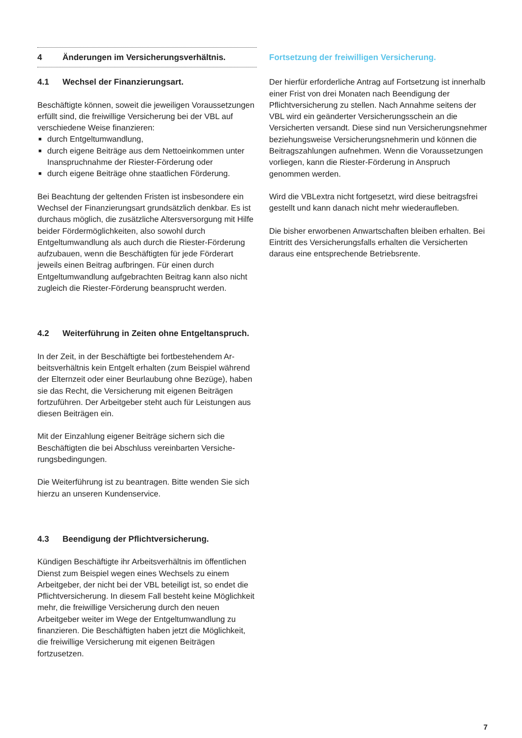4 Änderungen im Versicherungsverhältnis.
4.1 Wechsel der Finanzierungsart.
Beschäftigte können, soweit die jeweiligen Voraus­setzungen erfüllt sind, die freiwillige Versicherung bei der VBL auf verschiedene Weise finanzieren:
■ durch Entgeltumwandlung,
■ durch eigene Beiträge aus dem Nettoeinkommen unter Inanspruchnahme der Riester-Förderung oder
■ durch eigene Beiträge ohne staatlichen Förderung.
Bei Beachtung der geltenden Fristen ist insbesondere ein Wechsel der Finanzierungsart grundsätzlich denkbar. Es ist durchaus möglich, die zusätzliche Altersversor­gung mit Hilfe beider Fördermöglichkeiten, also sowohl durch Entgeltumwandlung als auch durch die Riester-Förderung aufzubauen, wenn die Beschäftigten für jede Förderart jeweils einen Beitrag aufbringen. Für einen durch Entgeltumwandlung aufgebrachten Beitrag kann also nicht zugleich die Riester-Förderung beansprucht werden.
4.2 Weiterführung in Zeiten ohne Entgelt­anspruch.
In der Zeit, in der Beschäftigte bei fortbestehendem Ar­beitsverhältnis kein Entgelt erhalten (zum Beispiel während der Elternzeit oder einer Beurlaubung ohne Bezüge), haben sie das Recht, die Versicherung mit eigenen Bei­trägen fortzuführen. Der Arbeitgeber steht auch für Leis­tungen aus diesen Beiträgen ein.
Mit der Einzahlung eigener Beiträge sichern sich die Beschäftigten die bei Abschluss vereinbarten Versiche­rungsbedingungen.
Die Weiterführung ist zu beantragen. Bitte wenden Sie sich hierzu an unseren Kundenservice.
4.3 Beendigung der Pflichtversicherung.
Kündigen Beschäftigte ihr Arbeitsverhältnis im öffent­lichen Dienst zum Beispiel wegen eines Wechsels zu einem Arbeitgeber, der nicht bei der VBL beteiligt ist, so endet die Pflichtversicherung. In diesem Fall be­steht keine Möglichkeit mehr, die freiwillige Versicherung durch den neuen Arbeitgeber weiter im Wege der Ent­geltumwandlung zu finanzieren. Die Beschäftigten haben jetzt die Möglichkeit, die freiwillige Versicherung mit eige­nen Beiträgen fortzusetzen.
Fortsetzung der freiwilligen Versicherung.
Der hierfür erforderliche Antrag auf Fortsetzung ist inner­halb einer Frist von drei Monaten nach Beendigung der Pflichtversicherung zu stellen. Nach Annahme seitens der VBL wird ein geänderter Versicherungsschein an die Versicherten versandt. Diese sind nun Versicherungs­nehmer beziehungsweise Versicherungsnehmerin und können die Beitragszahlungen aufnehmen. Wenn die Voraussetzungen vorliegen, kann die Riester-Förderung in Anspruch genommen werden.
Wird die VBLextra nicht fortgesetzt, wird diese beitrags­frei gestellt und kann danach nicht mehr wiederaufleben.
Die bisher erworbenen Anwartschaften bleiben erhalten. Bei Eintritt des Versicherungsfalls erhalten die Versicher­ten daraus eine entsprechende Betriebsrente.
7